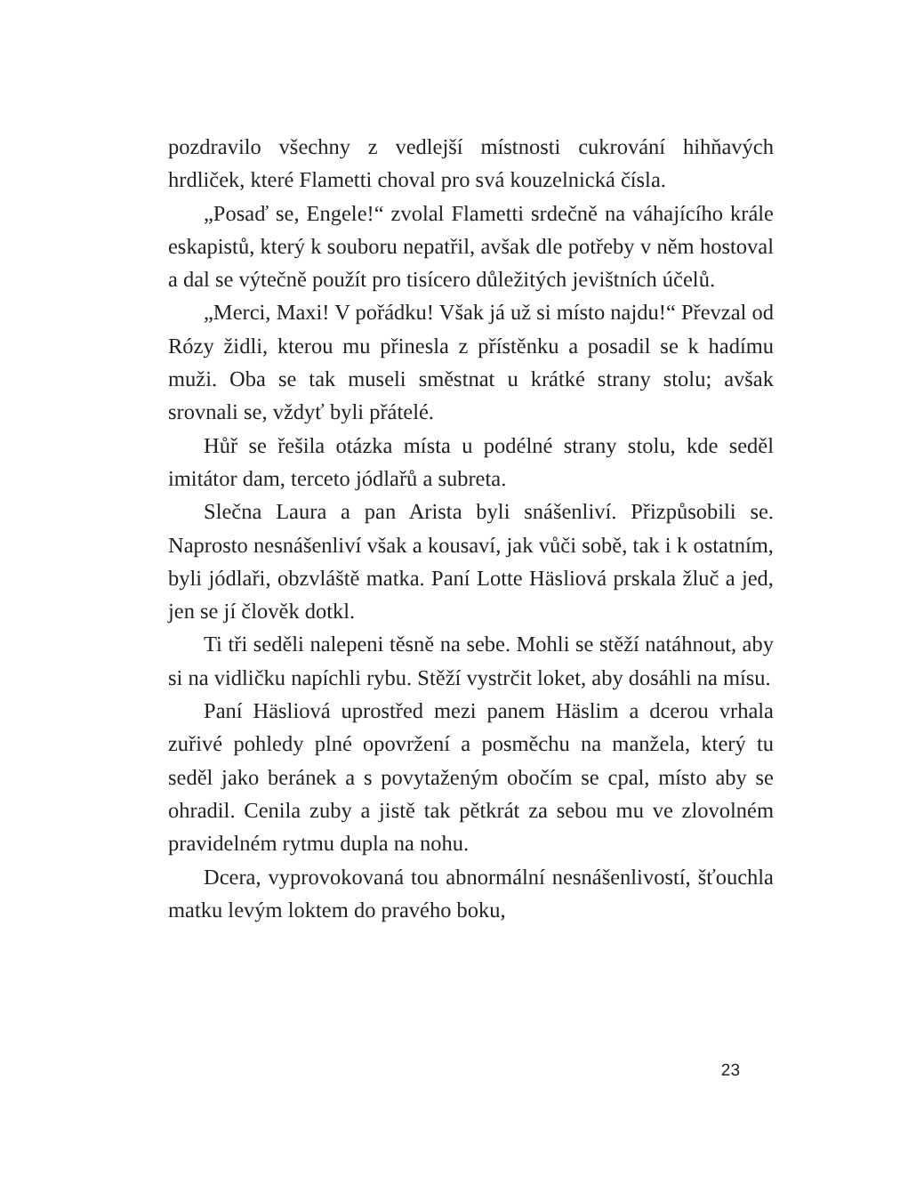pozdravilo všechny z vedlejší místnosti cukrování hihňavých hrdliček, které Flametti choval pro svá kouzelnická čísla.
„Posaď se, Engele!“ zvolal Flametti srdečně na váhajícího krále eskapistů, který k souboru nepatřil, avšak dle potřeby v něm hostoval a dal se výtečně použít pro tisícero důležitých jevištních účelů.
„Merci, Maxi! V pořádku! Však já už si místo najdu!“ Převzal od Rózy židli, kterou mu přinesla z přístěnku a posadil se k hadímu muži. Oba se tak museli směstnat u krátké strany stolu; avšak srovnali se, vždyť byli přátelé.
Hůř se řešila otázka místa u podélné strany stolu, kde seděl imitátor dam, terceto jódlařů a subreta.
Slečna Laura a pan Arista byli snášenliví. Přizpůsobili se. Naprosto nesnášenliví však a kousaví, jak vůči sobě, tak i k ostatním, byli jódlaři, obzvláště matka. Paní Lotte Häsliová prskala žluč a jed, jen se jí člověk dotkl.
Ti tři seděli nalepeni těsně na sebe. Mohli se stěží natáhnout, aby si na vidličku napíchli rybu. Stěží vystrčit loket, aby dosáhli na mísu.
Paní Häsliová uprostřed mezi panem Häslim a dcerou vrhala zuřivé pohledy plné opovržení a posměchu na manžela, který tu seděl jako beránek a s povytaženým obočím se cpal, místo aby se ohradil. Cenila zuby a jistě tak pětkrát za sebou mu ve zlovolném pravidelném rytmu dupla na nohu.
Dcera, vyprovokovaná tou abnormální nesnášenlivostí, šťouchla matku levým loktem do pravého boku,
23